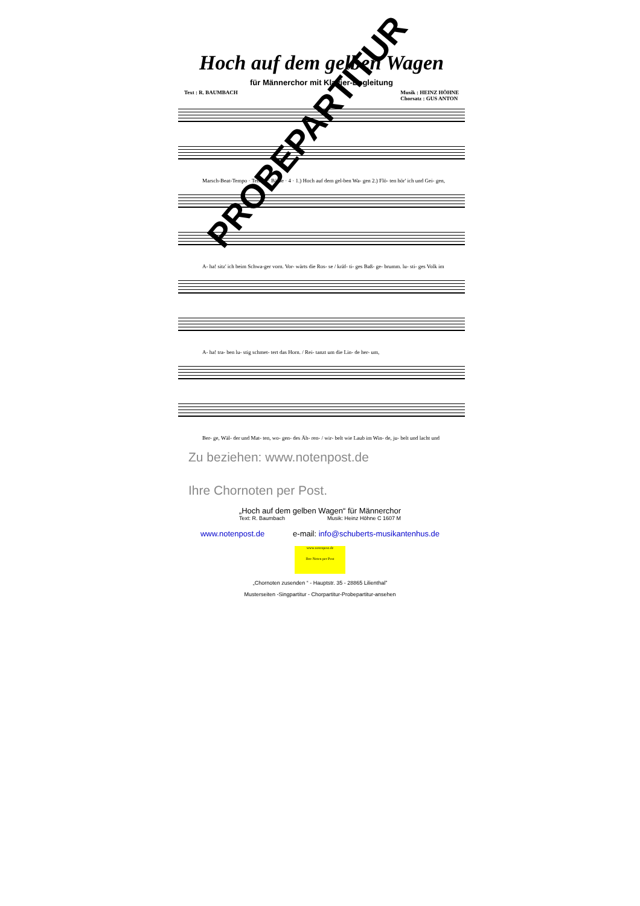Hoch auf dem gelben Wagen
für Männerchor mit Klavier-Begleitung
Text : R. BAUMBACH Musik : HEINZ HÖHNE
Chorsatz : GUS ANTON
Marsch-Beat-Tempo · Tenöre · Bässe · 4 · 1.) Hoch auf dem gel-ben Wa- gen 2.) Flö- ten hör' ich und Gei- gen,
A- ha! sitz' ich beim Schwa-ger vorn. Vor- wärts die Ros- se / kräf- ti- ges Baß- ge- brumm. lu- sti- ges Volk im
A- ha! tra- ben lu- stig schmet- tert das Horn. / Rei- tanzt um die Lin- de her- um,
Ber- ge, Wäl- der und Mat- ten, wo- gen- des Äh- ren- / wir- belt wie Laub im Win- de, ju- belt und lacht und
PROBEPARTITUR
Zu beziehen: www.notenpost.de
Ihre Chornoten per Post.
„Hoch auf dem gelben Wagen“ für Männerchor
Text: R. Baumbach Musik: Heinz Höhne C 1607 M
www.notenpost.de e-mail: info@schuberts-musikantenhus.de
www.notenpost.de
Ihre Noten per Post
„Chornoten zusenden “ - Hauptstr. 35 - 28865 Lilienthal”
Musterseiten -Singpartitur - Chorpartitur-Probepartitur-ansehen